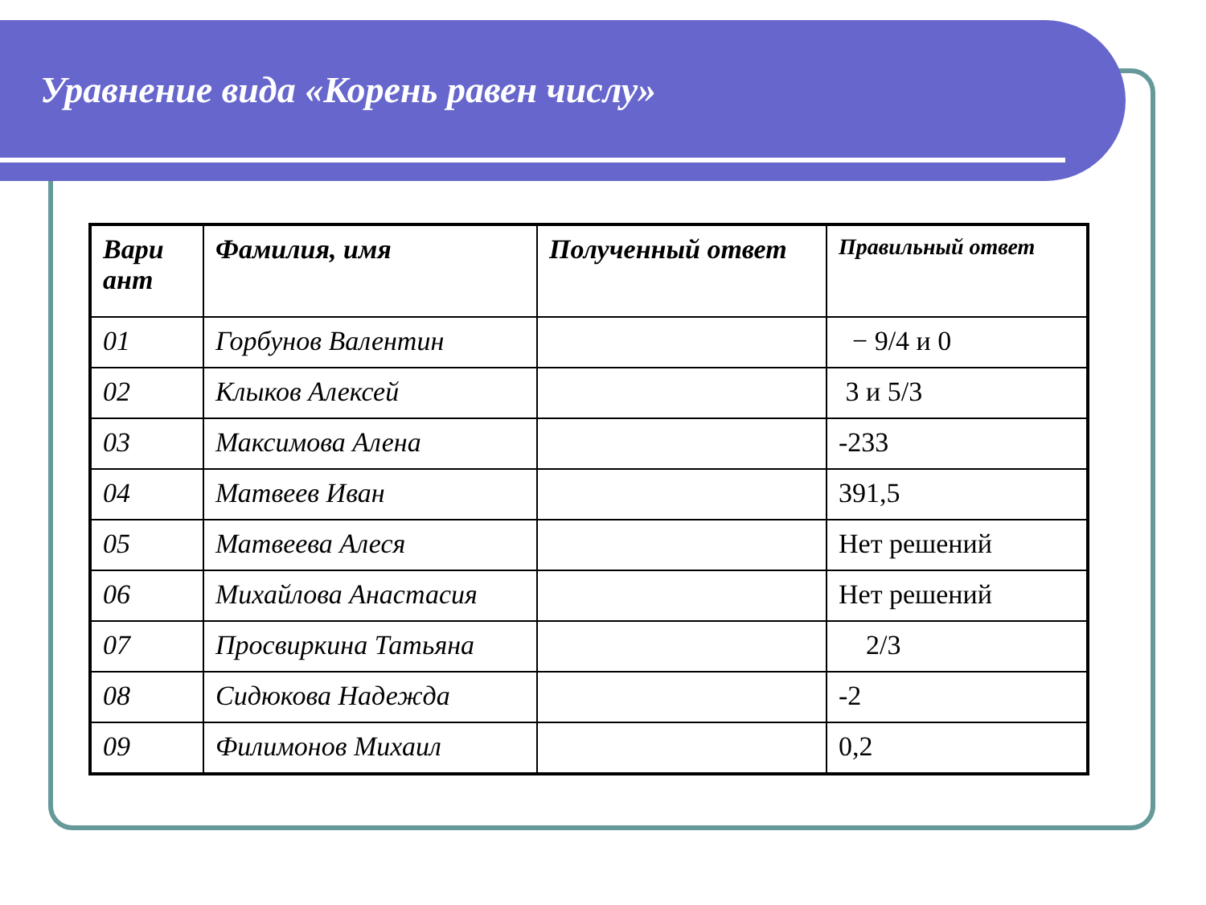Уравнение вида «Корень равен числу»
| Вари ант | Фамилия, имя | Полученный ответ | Правильный ответ |
| --- | --- | --- | --- |
| 01 | Горбунов Валентин | | − 9/4 и 0 |
| 02 | Клыков Алексей | | 3 и 5/3 |
| 03 | Максимова Алена | | -233 |
| 04 | Матвеев Иван | | 391,5 |
| 05 | Матвеева Алеся | | Нет решений |
| 06 | Михайлова Анастасия | | Нет решений |
| 07 | Просвиркина Татьяна | | 2/3 |
| 08 | Сидюкова Надежда | | -2 |
| 09 | Филимонов Михаил | | 0,2 |